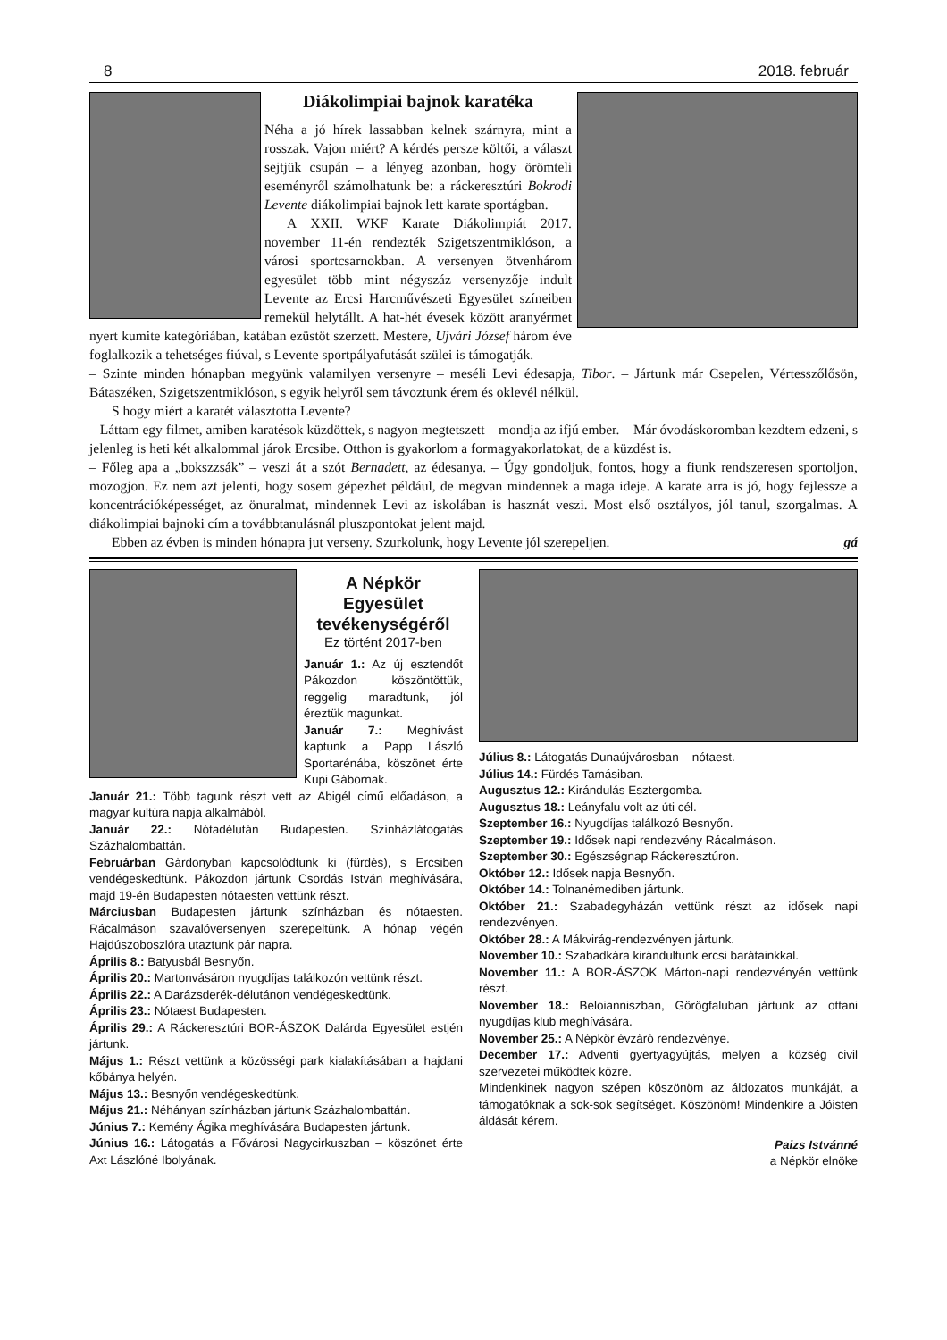8 2018. február
Diákolimpiai bajnok karatéka
Néha a jó hírek lassabban kelnek szárnyra, mint a rosszak. Vajon miért? A kérdés persze költői, a választ sejtjük csupán – a lényeg azonban, hogy örömteli eseményről számolhatunk be: a ráckeresztúri Bokrodi Levente diákolimpiai bajnok lett karate sportágban.
A XXII. WKF Karate Diákolimpiát 2017. november 11-én rendezték Szigetszentmiklóson, a városi sportcsarnokban. A versenyen ötvenhárom egyesület több mint négyszáz versenyzője indult Levente az Ercsi Harcművészeti Egyesület színeiben remekül helytállt. A hat-hét évesek között aranyérmet nyert kumite kategóriában, katában ezüstöt szerzett. Mestere, Ujvári József három éve foglalkozik a tehetséges fiúval, s Levente sportpályafutását szülei is támogatják.
– Szinte minden hónapban megyünk valamilyen versenyre – meséli Levi édesapja, Tibor. – Jártunk már Csepelen, Vértesszőlősön, Bátaszéken, Szigetszentmiklóson, s egyik helyről sem távoztunk érem és oklevél nélkül.
S hogy miért a karatét választotta Levente?
– Láttam egy filmet, amiben karatésok küzdöttek, s nagyon megtetszett – mondja az ifjú ember. – Már óvodáskoromban kezdtem edzeni, s jelenleg is heti két alkalommal járok Ercsibe. Otthon is gyakorlom a formagyakorlatokat, de a küzdést is.
– Főleg apa a „bokszzsák” – veszi át a szót Bernadett, az édesanya. – Úgy gondoljuk, fontos, hogy a fiunk rendszeresen sportoljon, mozogjon. Ez nem azt jelenti, hogy sosem gépezhet például, de megvan mindennek a maga ideje. A karate arra is jó, hogy fejlessze a koncentrációképességet, az önuralmat, mindennek Levi az iskolában is hasznát veszi. Most első osztályos, jól tanul, szorgalmas. A diákolimpiai bajnoki cím a továbbtanulásnál pluszpontokat jelent majd.
Ebben az évben is minden hónapra jut verseny. Szurkolunk, hogy Levente jól szerepeljen. gá
A Népkör Egyesület tevékenységéről
Ez történt 2017-ben
Január 1.: Az új esztendőt Pákozdon köszöntöttük, reggelig maradtunk, jól éreztük magunkat.
Január 7.: Meghívást kaptunk a Papp László Sportarénába, köszönet érte Kupi Gábornak.
Január 21.: Több tagunk részt vett az Abigél című előadáson, a magyar kultúra napja alkalmából.
Január 22.: Nótadélután Budapesten. Színházlátogatás Százhalombattán.
Februárban Gárdonyban kapcsolódtunk ki (fürdés), s Ercsiben vendégeskedtünk. Pákozdon jártunk Csordás István meghívására, majd 19-én Budapesten nótaesten vettünk részt.
Márciusban Budapesten jártunk színházban és nótaesten. Rácalmáson szavalóversenyen szerepeltünk. A hónap végén Hajdúszoboszlóra utaztunk pár napra.
Április 8.: Batyusbál Besnyőn.
Április 20.: Martonvásáron nyugdíjas találkozón vettünk részt.
Április 22.: A Darázsderék-délutánon vendégeskedtünk.
Április 23.: Nótaest Budapesten.
Április 29.: A Ráckeresztúri BOR-ÁSZOK Dalárda Egyesület estjén jártunk.
Május 1.: Részt vettünk a közösségi park kialakításában a hajdani kőbánya helyén.
Május 13.: Besnyőn vendégeskedtünk.
Május 21.: Néhányan színházban jártunk Százhalombattán.
Június 7.: Kemény Ágika meghívására Budapesten jártunk.
Június 16.: Látogatás a Fővárosi Nagycirkuszban – köszönet érte Axt Lászlóné Ibolyának.
Július 8.: Látogatás Dunaújvárosban – nótaest.
Július 14.: Fürdés Tamásiban.
Augusztus 12.: Kirándulás Esztergomba.
Augusztus 18.: Leányfalu volt az úti cél.
Szeptember 16.: Nyugdíjas találkozó Besnyőn.
Szeptember 19.: Idősek napi rendezvény Rácalmáson.
Szeptember 30.: Egészségnap Ráckeresztúron.
Október 12.: Idősek napja Besnyőn.
Október 14.: Tolnanémediben jártunk.
Október 21.: Szabadegyházán vettünk részt az idősek napi rendezvényen.
Október 28.: A Mákvirág-rendezvényen jártunk.
November 10.: Szabadkára kirándultunk ercsi barátainkkal.
November 11.: A BOR-ÁSZOK Márton-napi rendezvényén vettünk részt.
November 18.: Beloianniszban, Görögfaluban jártunk az ottani nyugdíjas klub meghívására.
November 25.: A Népkör évzáró rendezvénye.
December 17.: Adventi gyertyagyújtás, melyen a község civil szervezetei működtek közre.
Mindenkinek nagyon szépen köszönöm az áldozatos munkáját, a támogatóknak a sok-sok segítséget. Köszönöm! Mindenkire a Jóisten áldását kérem.
Paizs Istvánné
a Népkör elnöke